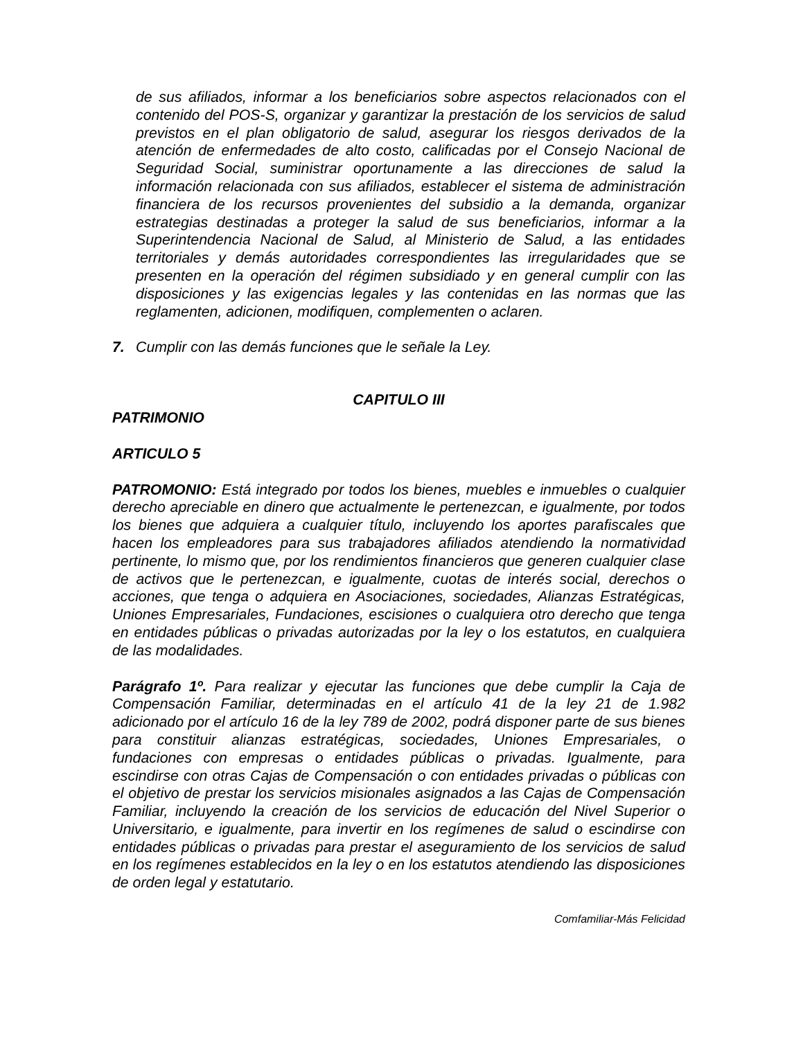de sus afiliados, informar a los beneficiarios sobre aspectos relacionados con el contenido del POS-S, organizar y garantizar la prestación de los servicios de salud previstos en el plan obligatorio de salud, asegurar los riesgos derivados de la atención de enfermedades de alto costo, calificadas por el Consejo Nacional de Seguridad Social, suministrar oportunamente a las direcciones de salud la información relacionada con sus afiliados, establecer el sistema de administración financiera de los recursos provenientes del subsidio a la demanda, organizar estrategias destinadas a proteger la salud de sus beneficiarios, informar a la Superintendencia Nacional de Salud, al Ministerio de Salud, a las entidades territoriales y demás autoridades correspondientes las irregularidades que se presenten en la operación del régimen subsidiado y en general cumplir con las disposiciones y las exigencias legales y las contenidas en las normas que las reglamenten, adicionen, modifiquen, complementen o aclaren.
7. Cumplir con las demás funciones que le señale la Ley.
CAPITULO III
PATRIMONIO
ARTICULO 5
PATROMONIO: Está integrado por todos los bienes, muebles e inmuebles o cualquier derecho apreciable en dinero que actualmente le pertenezcan, e igualmente, por todos los bienes que adquiera a cualquier título, incluyendo los aportes parafiscales que hacen los empleadores para sus trabajadores afiliados atendiendo la normatividad pertinente, lo mismo que, por los rendimientos financieros que generen cualquier clase de activos que le pertenezcan, e igualmente, cuotas de interés social, derechos o acciones, que tenga o adquiera en Asociaciones, sociedades, Alianzas Estratégicas, Uniones Empresariales, Fundaciones, escisiones o cualquiera otro derecho que tenga en entidades públicas o privadas autorizadas por la ley o los estatutos, en cualquiera de las modalidades.
Parágrafo 1º. Para realizar y ejecutar las funciones que debe cumplir la Caja de Compensación Familiar, determinadas en el artículo 41 de la ley 21 de 1.982 adicionado por el artículo 16 de la ley 789 de 2002, podrá disponer parte de sus bienes para constituir alianzas estratégicas, sociedades, Uniones Empresariales, o fundaciones con empresas o entidades públicas o privadas. Igualmente, para escindirse con otras Cajas de Compensación o con entidades privadas o públicas con el objetivo de prestar los servicios misionales asignados a las Cajas de Compensación Familiar, incluyendo la creación de los servicios de educación del Nivel Superior o Universitario, e igualmente, para invertir en los regímenes de salud o escindirse con entidades públicas o privadas para prestar el aseguramiento de los servicios de salud en los regímenes establecidos en la ley o en los estatutos atendiendo las disposiciones de orden legal y estatutario.
Comfamiliar-Más Felicidad